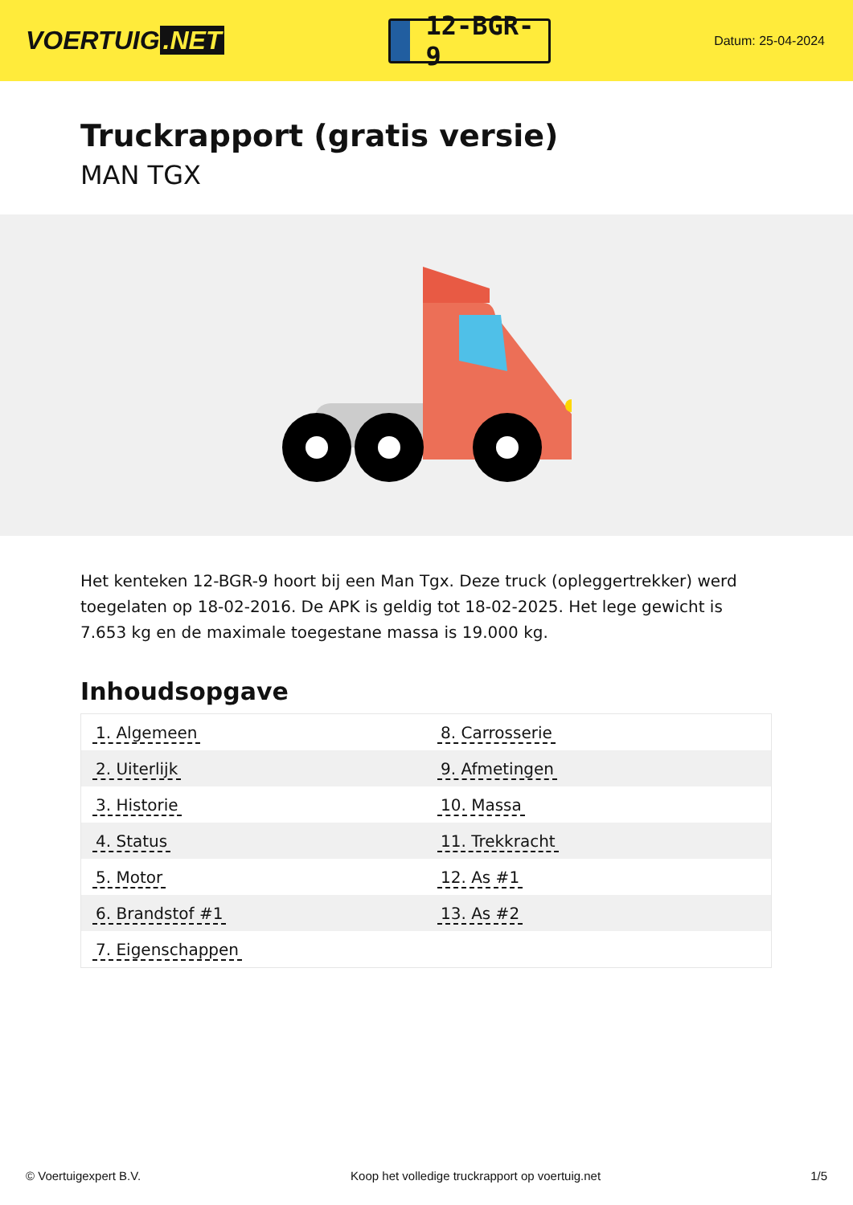VOERTUIG.NET
12-BGR-9
Datum: 25-04-2024
Truckrapport (gratis versie)
MAN TGX
Het kenteken 12-BGR-9 hoort bij een Man Tgx. Deze truck (opleggertrekker) werd toegelaten op 18-02-2016. De APK is geldig tot 18-02-2025. Het lege gewicht is 7.653 kg en de maximale toegestane massa is 19.000 kg.
Inhoudsopgave
| 1. Algemeen | 8. Carrosserie |
| 2. Uiterlijk | 9. Afmetingen |
| 3. Historie | 10. Massa |
| 4. Status | 11. Trekkracht |
| 5. Motor | 12. As #1 |
| 6. Brandstof #1 | 13. As #2 |
| 7. Eigenschappen | |
© Voertuigexpert B.V. Koop het volledige truckrapport op voertuig.net 1/5